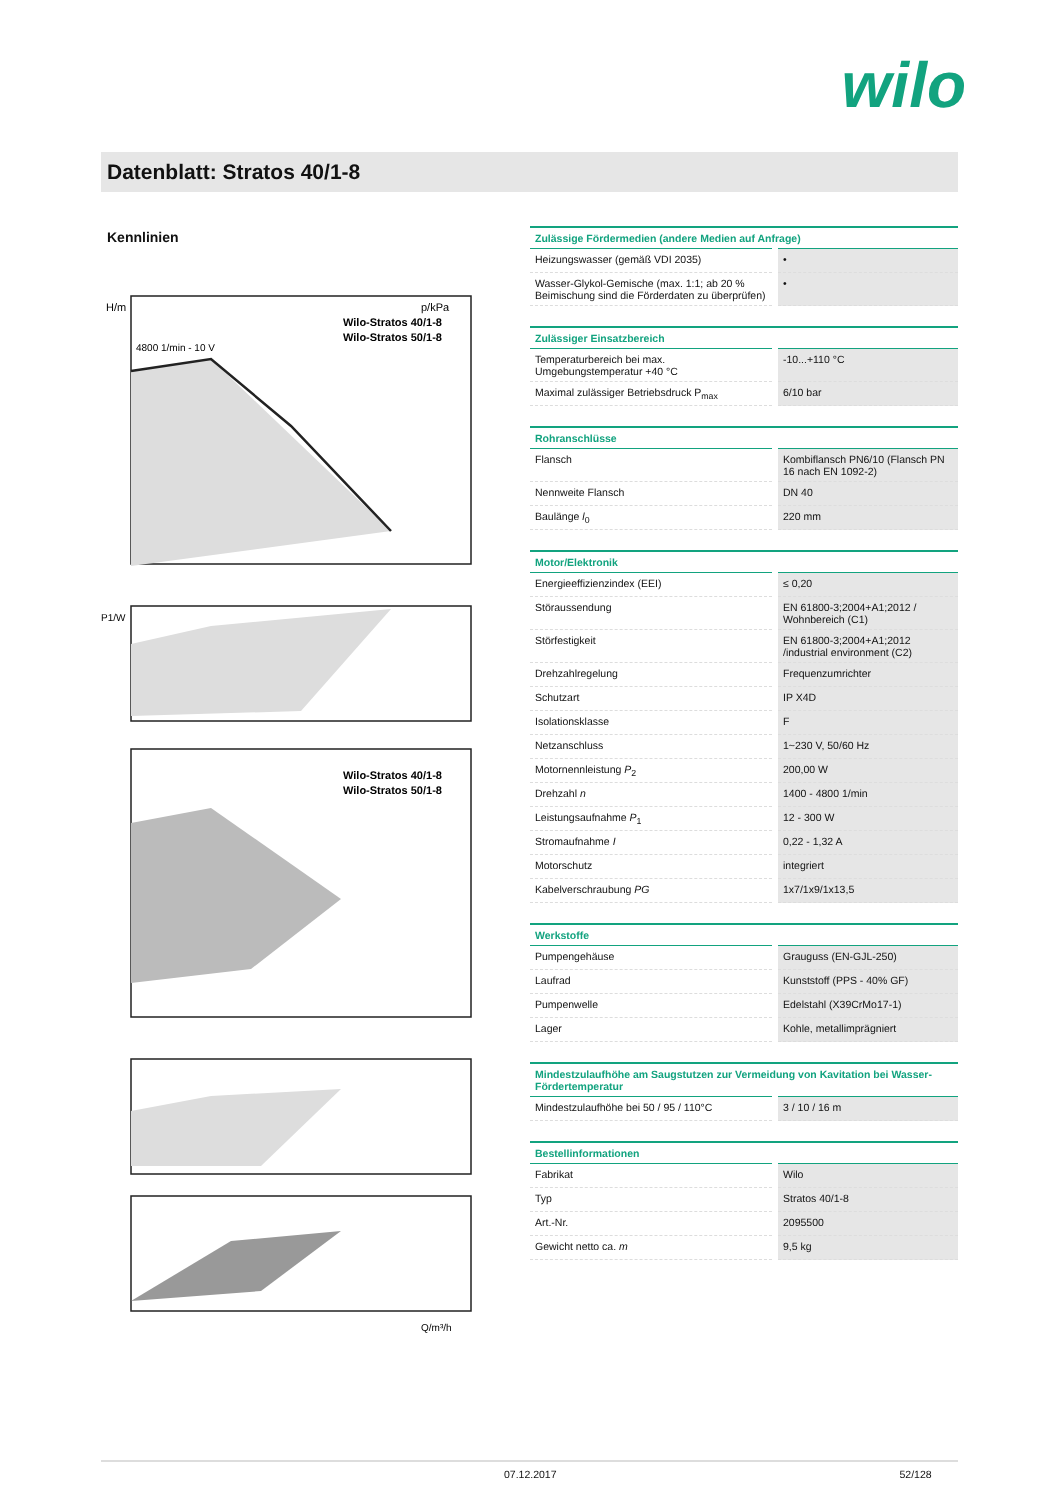wilo
Datenblatt: Stratos 40/1-8
Kennlinien
p/kPa
H/m
Wilo-Stratos 40/1-8
Wilo-Stratos 50/1-8
4800 1/min - 10 V
P1/W
Wilo-Stratos 40/1-8
Wilo-Stratos 50/1-8
Q/m³/h
| Zulässige Fördermedien (andere Medien auf Anfrage) | |
| --- | --- |
| Heizungswasser (gemäß VDI 2035) | • |
| Wasser-Glykol-Gemische (max. 1:1; ab 20 % Beimischung sind die Förderdaten zu überprüfen) | • |
| Zulässiger Einsatzbereich | |
| --- | --- |
| Temperaturbereich bei max. Umgebungstemperatur +40 °C | -10...+110 °C |
| Maximal zulässiger Betriebsdruck P<sub>max</sub> | 6/10 bar |
| Rohranschlüsse | |
| --- | --- |
| Flansch | Kombiflansch PN6/10 (Flansch PN 16 nach EN 1092-2) |
| Nennweite Flansch | DN 40 |
| Baulänge l<sub>0</sub> | 220 mm |
| Motor/Elektronik | |
| --- | --- |
| Energieeffizienzindex (EEI) | ≤ 0,20 |
| Störaussendung | EN 61800-3;2004+A1;2012 / Wohnbereich (C1) |
| Störfestigkeit | EN 61800-3;2004+A1;2012 /industrial environment (C2) |
| Drehzahlregelung | Frequenzumrichter |
| Schutzart | IP X4D |
| Isolationsklasse | F |
| Netzanschluss | 1~230 V, 50/60 Hz |
| Motornennleistung P<sub>2</sub> | 200,00 W |
| Drehzahl n | 1400 - 4800 1/min |
| Leistungsaufnahme P<sub>1</sub> | 12 - 300 W |
| Stromaufnahme I | 0,22 - 1,32 A |
| Motorschutz | integriert |
| Kabelverschraubung PG | 1x7/1x9/1x13,5 |
| Werkstoffe | |
| --- | --- |
| Pumpengehäuse | Grauguss (EN-GJL-250) |
| Laufrad | Kunststoff (PPS - 40% GF) |
| Pumpenwelle | Edelstahl (X39CrMo17-1) |
| Lager | Kohle, metallimprägniert |
| Mindestzulaufhöhe am Saugstutzen zur Vermeidung von Kavitation bei Wasser-Fördertemperatur | |
| --- | --- |
| Mindestzulaufhöhe bei 50 / 95 / 110°C | 3 / 10 / 16 m |
| Bestellinformationen | |
| --- | --- |
| Fabrikat | Wilo |
| Typ | Stratos 40/1-8 |
| Art.-Nr. | 2095500 |
| Gewicht netto ca. m | 9,5 kg |
07.12.2017 52/128